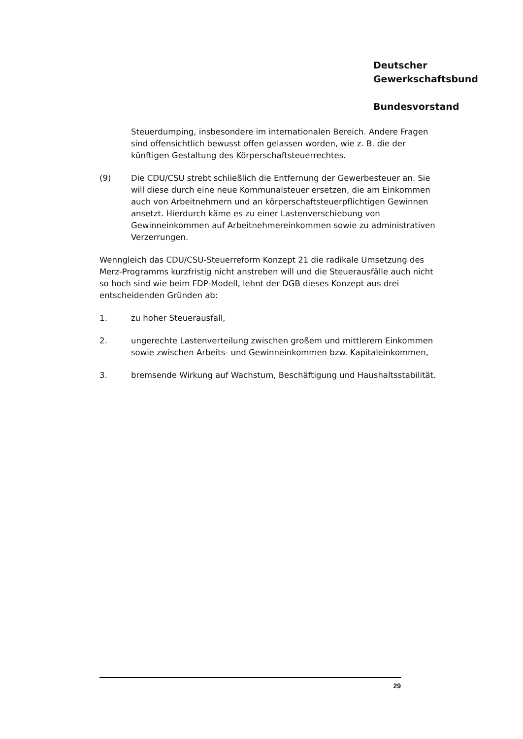Deutscher
Gewerkschaftsbund
Bundesvorstand
Steuerdumping, insbesondere im internationalen Bereich. Andere Fragen sind offensichtlich bewusst offen gelassen worden, wie z. B. die der künftigen Gestaltung des Körperschaftsteuerrechtes.
(9) Die CDU/CSU strebt schließlich die Entfernung der Gewerbesteuer an. Sie will diese durch eine neue Kommunalsteuer ersetzen, die am Einkommen auch von Arbeitnehmern und an körperschaftsteuerpflichtigen Gewinnen ansetzt. Hierdurch käme es zu einer Lastenverschiebung von Gewinneinkommen auf Arbeitnehmereinkommen sowie zu administrativen Verzerrungen.
Wenngleich das CDU/CSU-Steuerreform Konzept 21 die radikale Umsetzung des Merz-Programms kurzfristig nicht anstreben will und die Steuerausfälle auch nicht so hoch sind wie beim FDP-Modell, lehnt der DGB dieses Konzept aus drei entscheidenden Gründen ab:
1. zu hoher Steuerausfall,
2. ungerechte Lastenverteilung zwischen großem und mittlerem Einkommen sowie zwischen Arbeits- und Gewinneinkommen bzw. Kapitaleinkommen,
3. bremsende Wirkung auf Wachstum, Beschäftigung und Haushaltsstabilität.
29